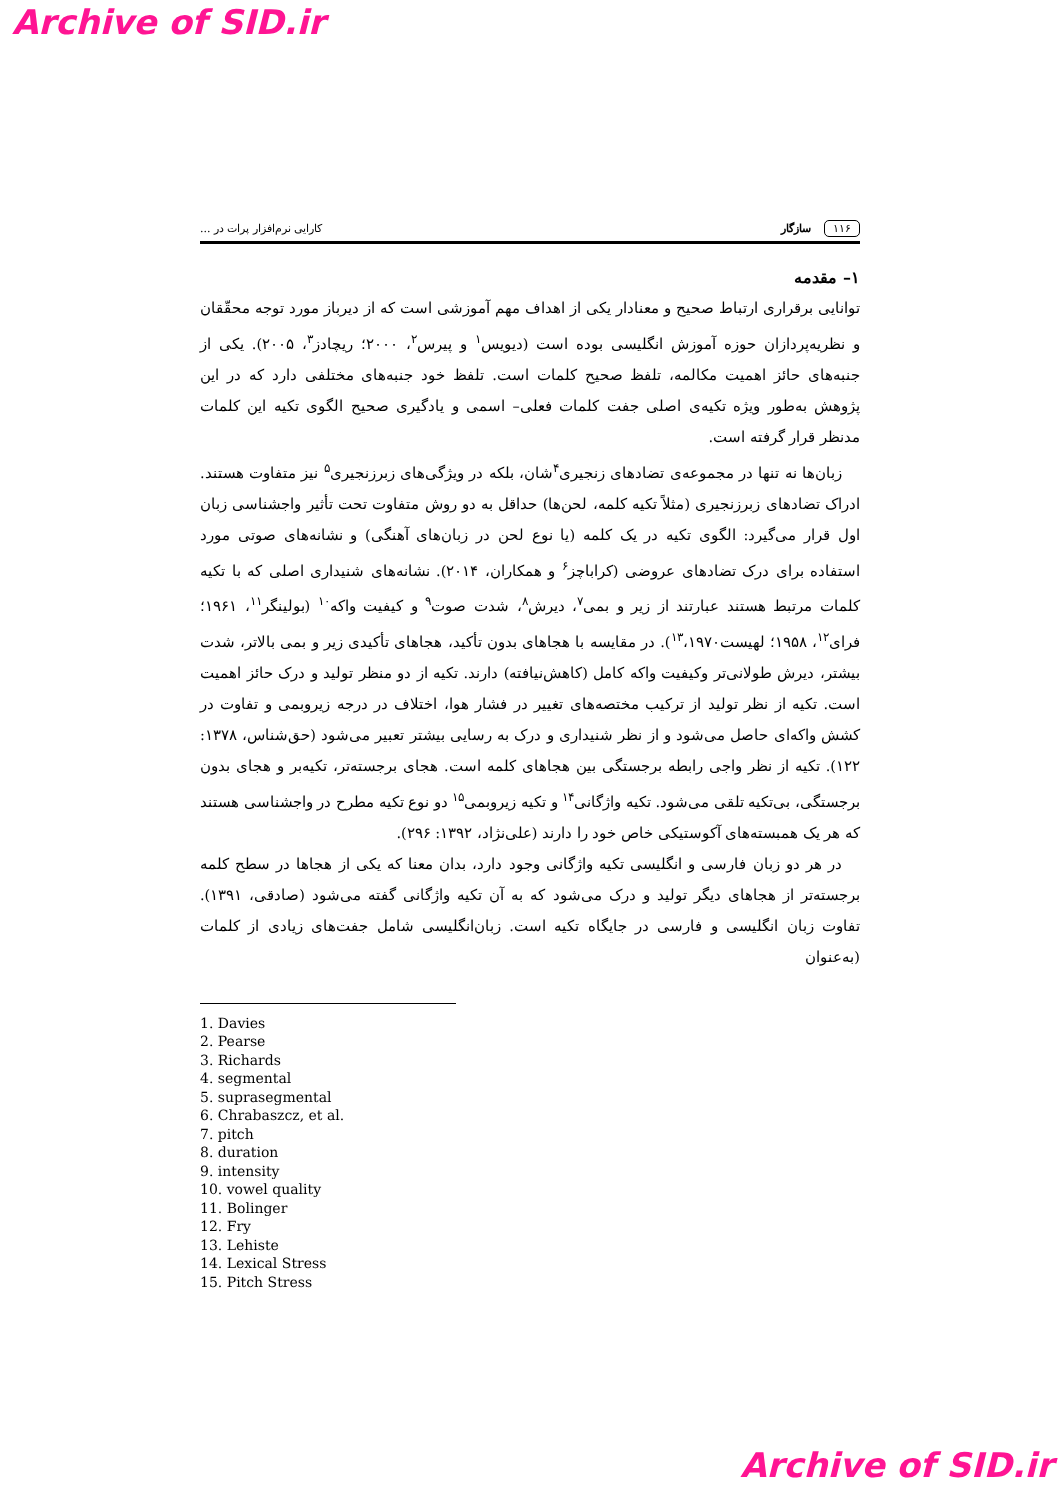Archive of SID.ir
۱۱۶ سازگار کارایی نرم‌افزار پرات در ...
۱– مقدمه
توانایی برقراری ارتباط صحیح و معنادار یکی از اهداف مهم آموزشی است که از دیرباز مورد توجه محقّقان و نظریه‌پردازان حوزه آموزش انگلیسی بوده است (دیویس<sup>۱</sup> و پیرس<sup>۲</sup>، ۲۰۰۰؛ ریچادز<sup>۳</sup>، ۲۰۰۵). یکی از جنبه‌های حائز اهمیت مکالمه، تلفظ صحیح کلمات است. تلفظ خود جنبه‌های مختلفی دارد که در این پژوهش به‌طور ویژه تکیه‌ی اصلی جفت کلمات فعلی– اسمی و یادگیری صحیح الگوی تکیه این کلمات مدنظر قرار گرفته است.
زبان‌ها نه تنها در مجموعه‌ی تضادهای زنجیری<sup>۴</sup>شان، بلکه در ویژگی‌های زبرزنجیری<sup>۵</sup> نیز متفاوت هستند. ادراک تضادهای زبرزنجیری (مثلاً تکیه کلمه، لحن‌ها) حداقل به دو روش متفاوت تحت تأثیر واجشناسی زبان اول قرار می‌گیرد: الگوی تکیه در یک کلمه (یا نوع لحن در زبان‌های آهنگی) و نشانه‌های صوتی مورد استفاده برای درک تضادهای عروضی (کراباچز<sup>۶</sup> و همکاران، ۲۰۱۴). نشانه‌های شنیداری اصلی که با تکیه کلمات مرتبط هستند عبارتند از زیر و بمی<sup>۷</sup>، دیرش<sup>۸</sup>، شدت صوت<sup>۹</sup> و کیفیت واکه<sup>۱۰</sup> (بولینگر<sup>۱۱</sup>، ۱۹۶۱؛ فرای<sup>۱۲</sup>، ۱۹۵۸؛ لهیست<sup>۱۳</sup>،۱۹۷۰). در مقایسه با هجاهای بدون تأکید، هجاهای تأکیدی زیر و بمی بالاتر، شدت بیشتر، دیرش طولانی‌تر وکیفیت واکه کامل (کاهش‌نیافته) دارند. تکیه از دو منظر تولید و درک حائز اهمیت است. تکیه از نظر تولید از ترکیب مختصه‌های تغییر در فشار هوا، اختلاف در درجه زیروبمی و تفاوت در کشش واکه‌ای حاصل می‌شود و از نظر شنیداری و درک به رسایی بیشتر تعبیر می‌شود (حق‌شناس، ۱۳۷۸: ۱۲۲). تکیه از نظر واجی رابطه برجستگی بین هجاهای کلمه است. هجای برجسته‌تر، تکیه‌بر و هجای بدون برجستگی، بی‌تکیه تلقی می‌شود. تکیه واژگانی<sup>۱۴</sup> و تکیه زیروبمی<sup>۱۵</sup> دو نوع تکیه مطرح در واجشناسی هستند که هر یک همبسته‌های آکوستیکی خاص خود را دارند (علی‌نژاد، ۱۳۹۲: ۲۹۶).
در هر دو زبان فارسی و انگلیسی تکیه واژگانی وجود دارد، بدان معنا که یکی از هجاها در سطح کلمه برجسته‌تر از هجاهای دیگر تولید و درک می‌شود که به آن تکیه واژگانی گفته می‌شود (صادقی، ۱۳۹۱). تفاوت زبان انگلیسی و فارسی در جایگاه تکیه است. زبان‌انگلیسی شامل جفت‌های زیادی از کلمات (به‌عنوان
1. Davies
2. Pearse
3. Richards
4. segmental
5. suprasegmental
6. Chrabaszcz, et al.
7. pitch
8. duration
9. intensity
10. vowel quality
11. Bolinger
12. Fry
13. Lehiste
14. Lexical Stress
15. Pitch Stress
Archive of SID.ir